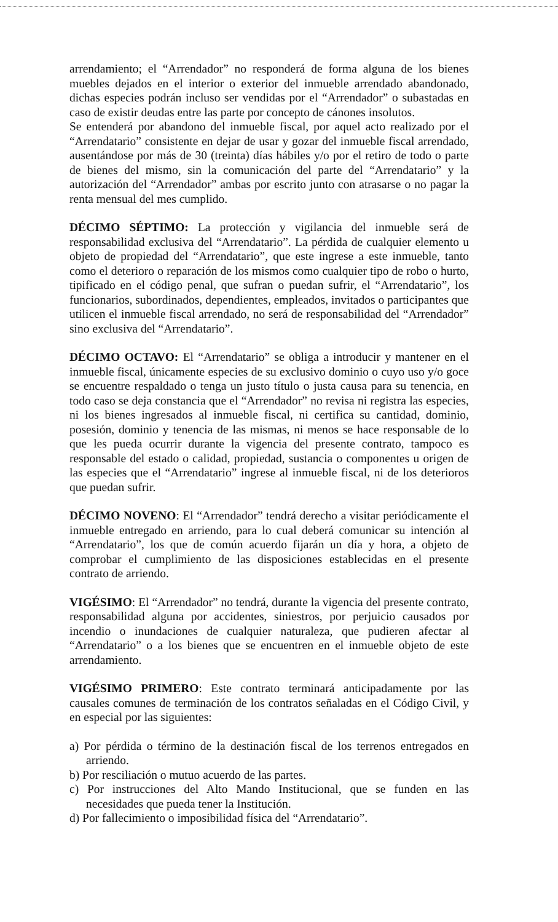arrendamiento; el “Arrendador” no responderá de forma alguna de los bienes muebles dejados en el interior o exterior del inmueble arrendado abandonado, dichas especies podrán incluso ser vendidas por el “Arrendador” o subastadas en caso de existir deudas entre las parte por concepto de cánones insolutos.
Se entenderá por abandono del inmueble fiscal, por aquel acto realizado por el “Arrendatario” consistente en dejar de usar y gozar del inmueble fiscal arrendado, ausentándose por más de 30 (treinta) días hábiles y/o por el retiro de todo o parte de bienes del mismo, sin la comunicación del parte del “Arrendatario” y la autorización del “Arrendador” ambas por escrito junto con atrasarse o no pagar la renta mensual del mes cumplido.
DÉCIMO SÉPTIMO: La protección y vigilancia del inmueble será de responsabilidad exclusiva del “Arrendatario”. La pérdida de cualquier elemento u objeto de propiedad del “Arrendatario”, que este ingrese a este inmueble, tanto como el deterioro o reparación de los mismos como cualquier tipo de robo o hurto, tipificado en el código penal, que sufran o puedan sufrir, el “Arrendatario”, los funcionarios, subordinados, dependientes, empleados, invitados o participantes que utilicen el inmueble fiscal arrendado, no será de responsabilidad del “Arrendador” sino exclusiva del “Arrendatario”.
DÉCIMO OCTAVO: El “Arrendatario” se obliga a introducir y mantener en el inmueble fiscal, únicamente especies de su exclusivo dominio o cuyo uso y/o goce se encuentre respaldado o tenga un justo título o justa causa para su tenencia, en todo caso se deja constancia que el “Arrendador” no revisa ni registra las especies, ni los bienes ingresados al inmueble fiscal, ni certifica su cantidad, dominio, posesión, dominio y tenencia de las mismas, ni menos se hace responsable de lo que les pueda ocurrir durante la vigencia del presente contrato, tampoco es responsable del estado o calidad, propiedad, sustancia o componentes u origen de las especies que el “Arrendatario” ingrese al inmueble fiscal, ni de los deterioros que puedan sufrir.
DÉCIMO NOVENO: El “Arrendador” tendrá derecho a visitar periódicamente el inmueble entregado en arriendo, para lo cual deberá comunicar su intención al “Arrendatario”, los que de común acuerdo fijarán un día y hora, a objeto de comprobar el cumplimiento de las disposiciones establecidas en el presente contrato de arriendo.
VIGÉSIMO: El “Arrendador” no tendrá, durante la vigencia del presente contrato, responsabilidad alguna por accidentes, siniestros, por perjuicio causados por incendio o inundaciones de cualquier naturaleza, que pudieren afectar al “Arrendatario” o a los bienes que se encuentren en el inmueble objeto de este arrendamiento.
VIGÉSIMO PRIMERO: Este contrato terminará anticipadamente por las causales comunes de terminación de los contratos señaladas en el Código Civil, y en especial por las siguientes:
a) Por pérdida o término de la destinación fiscal de los terrenos entregados en arriendo.
b) Por resciliación o mutuo acuerdo de las partes.
c) Por instrucciones del Alto Mando Institucional, que se funden en las necesidades que pueda tener la Institución.
d) Por fallecimiento o imposibilidad física del “Arrendatario”.